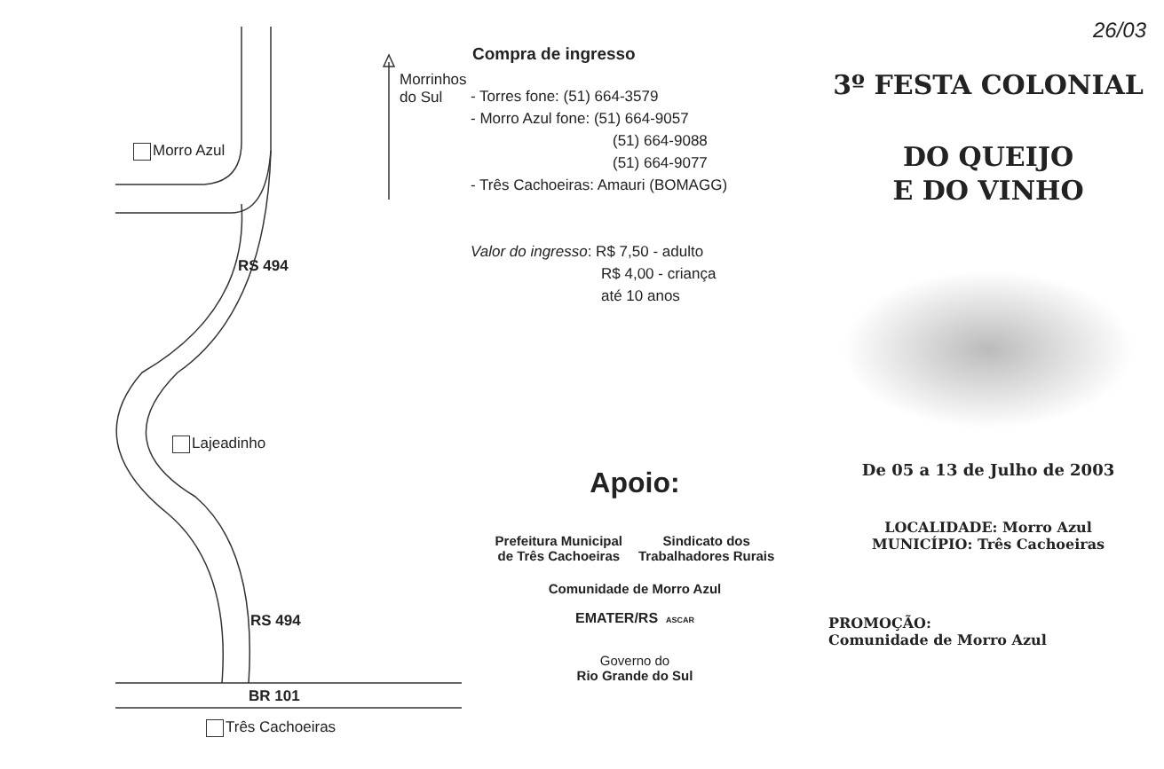Morro Azul
Lajeadinho
Três Cachoeiras
BR 101
RS 494
RS 494
Morrinhos do Sul
Compra de ingresso
- Torres fone: (51) 664-3579
- Morro Azul fone: (51) 664-9057
(51) 664-9088
(51) 664-9077
- Três Cachoeiras: Amauri (BOMAGG)
Valor do ingresso: R$ 7,50 - adulto
R$ 4,00 - criança
até 10 anos
Apoio:
Prefeitura Municipal
de Três Cachoeiras
Sindicato dos
Trabalhadores Rurais
Comunidade de Morro Azul
EMATER/RS ASCAR
Governo do
Rio Grande do Sul
26/03
3º FESTA COLONIAL
DO QUEIJO
E DO VINHO
De 05 a 13 de Julho de 2003
LOCALIDADE: Morro Azul
MUNICÍPIO: Três Cachoeiras
PROMOÇÃO:
Comunidade de Morro Azul